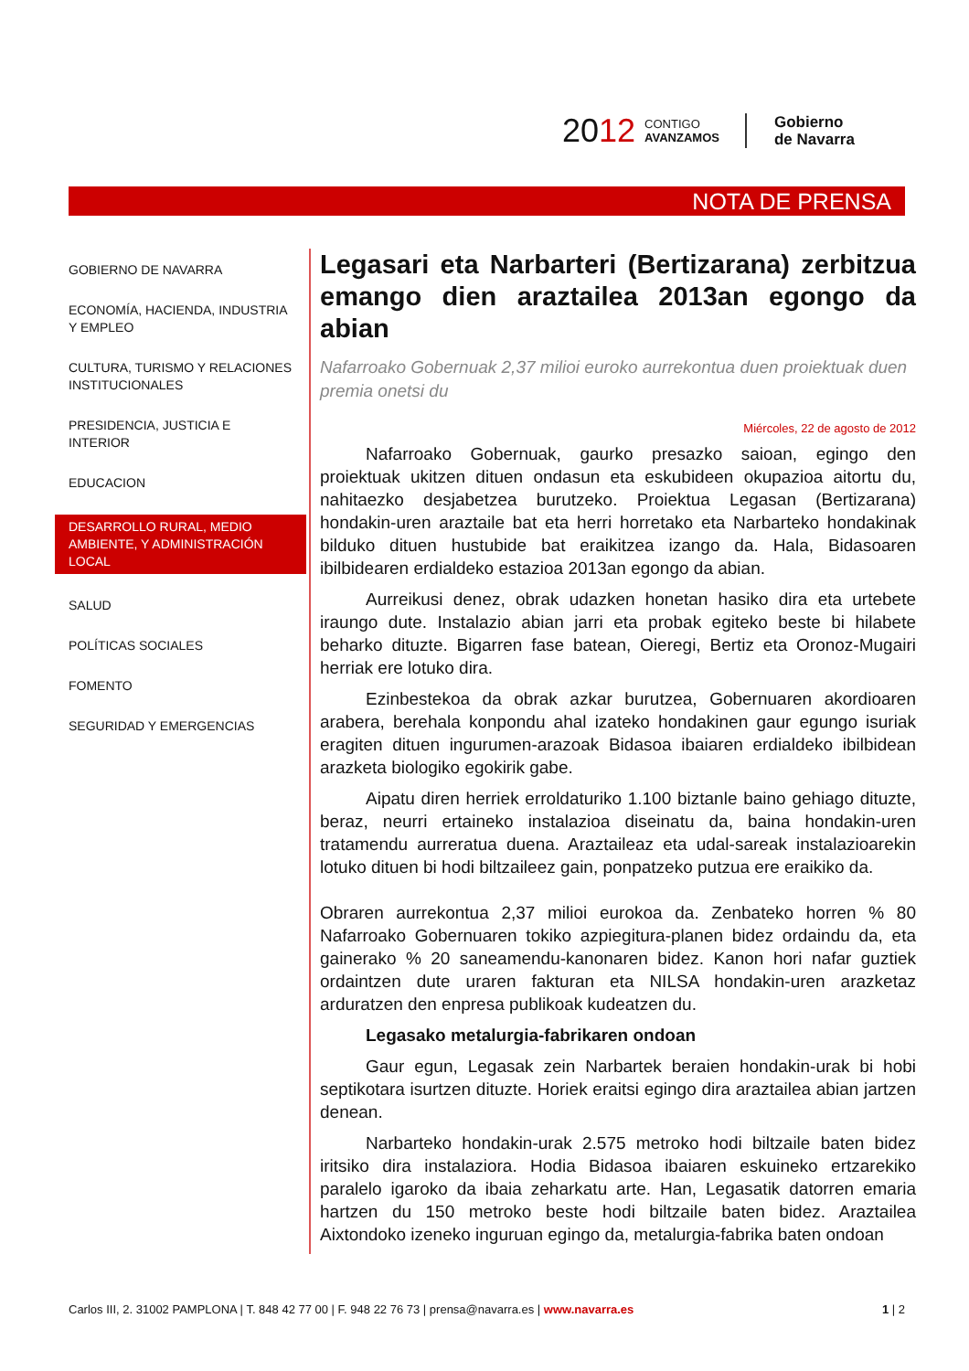2012 CONTIGO
AVANZAMOS Gobierno
de Navarra
NOTA DE PRENSA
GOBIERNO DE NAVARRA
ECONOMÍA, HACIENDA, INDUSTRIA Y EMPLEO
CULTURA, TURISMO Y RELACIONES INSTITUCIONALES
PRESIDENCIA, JUSTICIA E INTERIOR
EDUCACION
DESARROLLO RURAL, MEDIO AMBIENTE, Y ADMINISTRACIÓN LOCAL
SALUD
POLÍTICAS SOCIALES
FOMENTO
SEGURIDAD Y EMERGENCIAS
Legasari eta Narbarteri (Bertizarana) zerbitzua emango dien araztailea 2013an egongo da abian
Nafarroako Gobernuak 2,37 milioi euroko aurrekontua duen proiektuak duen premia onetsi du
Miércoles, 22 de agosto de 2012
Nafarroako Gobernuak, gaurko presazko saioan, egingo den proiektuak ukitzen dituen ondasun eta eskubideen okupazioa aitortu du, nahitaezko desjabetzea burutzeko. Proiektua Legasan (Bertizarana) hondakin-uren araztaile bat eta herri horretako eta Narbarteko hondakinak bilduko dituen hustubide bat eraikitzea izango da. Hala, Bidasoaren ibilbidearen erdialdeko estazioa 2013an egongo da abian.
Aurreikusi denez, obrak udazken honetan hasiko dira eta urtebete iraungo dute. Instalazio abian jarri eta probak egiteko beste bi hilabete beharko dituzte. Bigarren fase batean, Oieregi, Bertiz eta Oronoz-Mugairi herriak ere lotuko dira.
Ezinbestekoa da obrak azkar burutzea, Gobernuaren akordioaren arabera, berehala konpondu ahal izateko hondakinen gaur egungo isuriak eragiten dituen ingurumen-arazoak Bidasoa ibaiaren erdialdeko ibilbidean arazketa biologiko egokirik gabe.
Aipatu diren herriek erroldaturiko 1.100 biztanle baino gehiago dituzte, beraz, neurri ertaineko instalazioa diseinatu da, baina hondakin-uren tratamendu aurreratua duena. Araztaileaz eta udal-sareak instalazioarekin lotuko dituen bi hodi biltzaileez gain, ponpatzeko putzua ere eraikiko da.
Obraren aurrekontua 2,37 milioi eurokoa da. Zenbateko horren % 80 Nafarroako Gobernuaren tokiko azpiegitura-planen bidez ordaindu da, eta gainerako % 20 saneamendu-kanonaren bidez. Kanon hori nafar guztiek ordaintzen dute uraren fakturan eta NILSA hondakin-uren arazketaz arduratzen den enpresa publikoak kudeatzen du.
Legasako metalurgia-fabrikaren ondoan
Gaur egun, Legasak zein Narbartek beraien hondakin-urak bi hobi septikotara isurtzen dituzte. Horiek eraitsi egingo dira araztailea abian jartzen denean.
Narbarteko hondakin-urak 2.575 metroko hodi biltzaile baten bidez iritsiko dira instalaziora. Hodia Bidasoa ibaiaren eskuineko ertzarekiko paralelo igaroko da ibaia zeharkatu arte. Han, Legasatik datorren emaria hartzen du 150 metroko beste hodi biltzaile baten bidez. Araztailea Aixtondoko izeneko inguruan egingo da, metalurgia-fabrika baten ondoan
Carlos III, 2. 31002 PAMPLONA | T. 848 42 77 00 | F. 948 22 76 73 | prensa@navarra.es | www.navarra.es 1 | 2